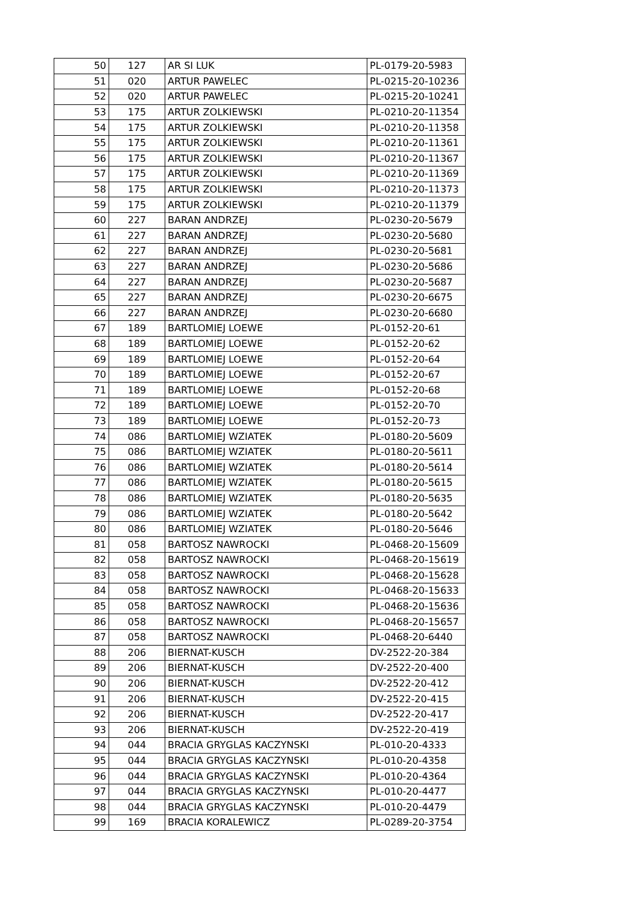| 50 | 127 | AR SI LUK | PL-0179-20-5983 |
| 51 | 020 | ARTUR PAWELEC | PL-0215-20-10236 |
| 52 | 020 | ARTUR PAWELEC | PL-0215-20-10241 |
| 53 | 175 | ARTUR ZOLKIEWSKI | PL-0210-20-11354 |
| 54 | 175 | ARTUR ZOLKIEWSKI | PL-0210-20-11358 |
| 55 | 175 | ARTUR ZOLKIEWSKI | PL-0210-20-11361 |
| 56 | 175 | ARTUR ZOLKIEWSKI | PL-0210-20-11367 |
| 57 | 175 | ARTUR ZOLKIEWSKI | PL-0210-20-11369 |
| 58 | 175 | ARTUR ZOLKIEWSKI | PL-0210-20-11373 |
| 59 | 175 | ARTUR ZOLKIEWSKI | PL-0210-20-11379 |
| 60 | 227 | BARAN ANDRZEJ | PL-0230-20-5679 |
| 61 | 227 | BARAN ANDRZEJ | PL-0230-20-5680 |
| 62 | 227 | BARAN ANDRZEJ | PL-0230-20-5681 |
| 63 | 227 | BARAN ANDRZEJ | PL-0230-20-5686 |
| 64 | 227 | BARAN ANDRZEJ | PL-0230-20-5687 |
| 65 | 227 | BARAN ANDRZEJ | PL-0230-20-6675 |
| 66 | 227 | BARAN ANDRZEJ | PL-0230-20-6680 |
| 67 | 189 | BARTLOMIEJ LOEWE | PL-0152-20-61 |
| 68 | 189 | BARTLOMIEJ LOEWE | PL-0152-20-62 |
| 69 | 189 | BARTLOMIEJ LOEWE | PL-0152-20-64 |
| 70 | 189 | BARTLOMIEJ LOEWE | PL-0152-20-67 |
| 71 | 189 | BARTLOMIEJ LOEWE | PL-0152-20-68 |
| 72 | 189 | BARTLOMIEJ LOEWE | PL-0152-20-70 |
| 73 | 189 | BARTLOMIEJ LOEWE | PL-0152-20-73 |
| 74 | 086 | BARTLOMIEJ WZIATEK | PL-0180-20-5609 |
| 75 | 086 | BARTLOMIEJ WZIATEK | PL-0180-20-5611 |
| 76 | 086 | BARTLOMIEJ WZIATEK | PL-0180-20-5614 |
| 77 | 086 | BARTLOMIEJ WZIATEK | PL-0180-20-5615 |
| 78 | 086 | BARTLOMIEJ WZIATEK | PL-0180-20-5635 |
| 79 | 086 | BARTLOMIEJ WZIATEK | PL-0180-20-5642 |
| 80 | 086 | BARTLOMIEJ WZIATEK | PL-0180-20-5646 |
| 81 | 058 | BARTOSZ NAWROCKI | PL-0468-20-15609 |
| 82 | 058 | BARTOSZ NAWROCKI | PL-0468-20-15619 |
| 83 | 058 | BARTOSZ NAWROCKI | PL-0468-20-15628 |
| 84 | 058 | BARTOSZ NAWROCKI | PL-0468-20-15633 |
| 85 | 058 | BARTOSZ NAWROCKI | PL-0468-20-15636 |
| 86 | 058 | BARTOSZ NAWROCKI | PL-0468-20-15657 |
| 87 | 058 | BARTOSZ NAWROCKI | PL-0468-20-6440 |
| 88 | 206 | BIERNAT-KUSCH | DV-2522-20-384 |
| 89 | 206 | BIERNAT-KUSCH | DV-2522-20-400 |
| 90 | 206 | BIERNAT-KUSCH | DV-2522-20-412 |
| 91 | 206 | BIERNAT-KUSCH | DV-2522-20-415 |
| 92 | 206 | BIERNAT-KUSCH | DV-2522-20-417 |
| 93 | 206 | BIERNAT-KUSCH | DV-2522-20-419 |
| 94 | 044 | BRACIA GRYGLAS KACZYNSKI | PL-010-20-4333 |
| 95 | 044 | BRACIA GRYGLAS KACZYNSKI | PL-010-20-4358 |
| 96 | 044 | BRACIA GRYGLAS KACZYNSKI | PL-010-20-4364 |
| 97 | 044 | BRACIA GRYGLAS KACZYNSKI | PL-010-20-4477 |
| 98 | 044 | BRACIA GRYGLAS KACZYNSKI | PL-010-20-4479 |
| 99 | 169 | BRACIA KORALEWICZ | PL-0289-20-3754 |